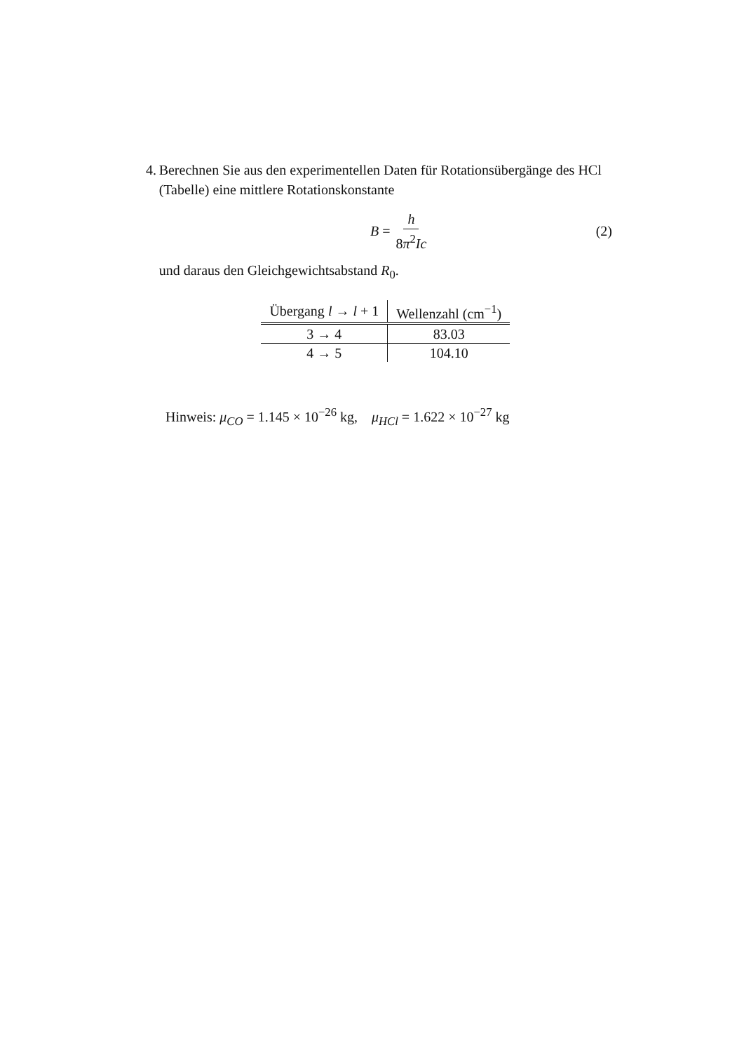4. Berechnen Sie aus den experimentellen Daten für Rotationsübergänge des HCl (Tabelle) eine mittlere Rotationskonstante
B = h 8π<sup>2</sup>Ic (2)
und daraus den Gleichgewichtsabstand R<sub>0</sub>.
| Übergang l → l + 1 | Wellenzahl (cm<sup>−1</sup>) |
| --- | --- |
| 3 → 4 | 83.03 |
| 4 → 5 | 104.10 |
Hinweis: μ<sub>CO</sub> = 1.145 × 10<sup>−26</sup> kg, μ<sub>HCl</sub> = 1.622 × 10<sup>−27</sup> kg